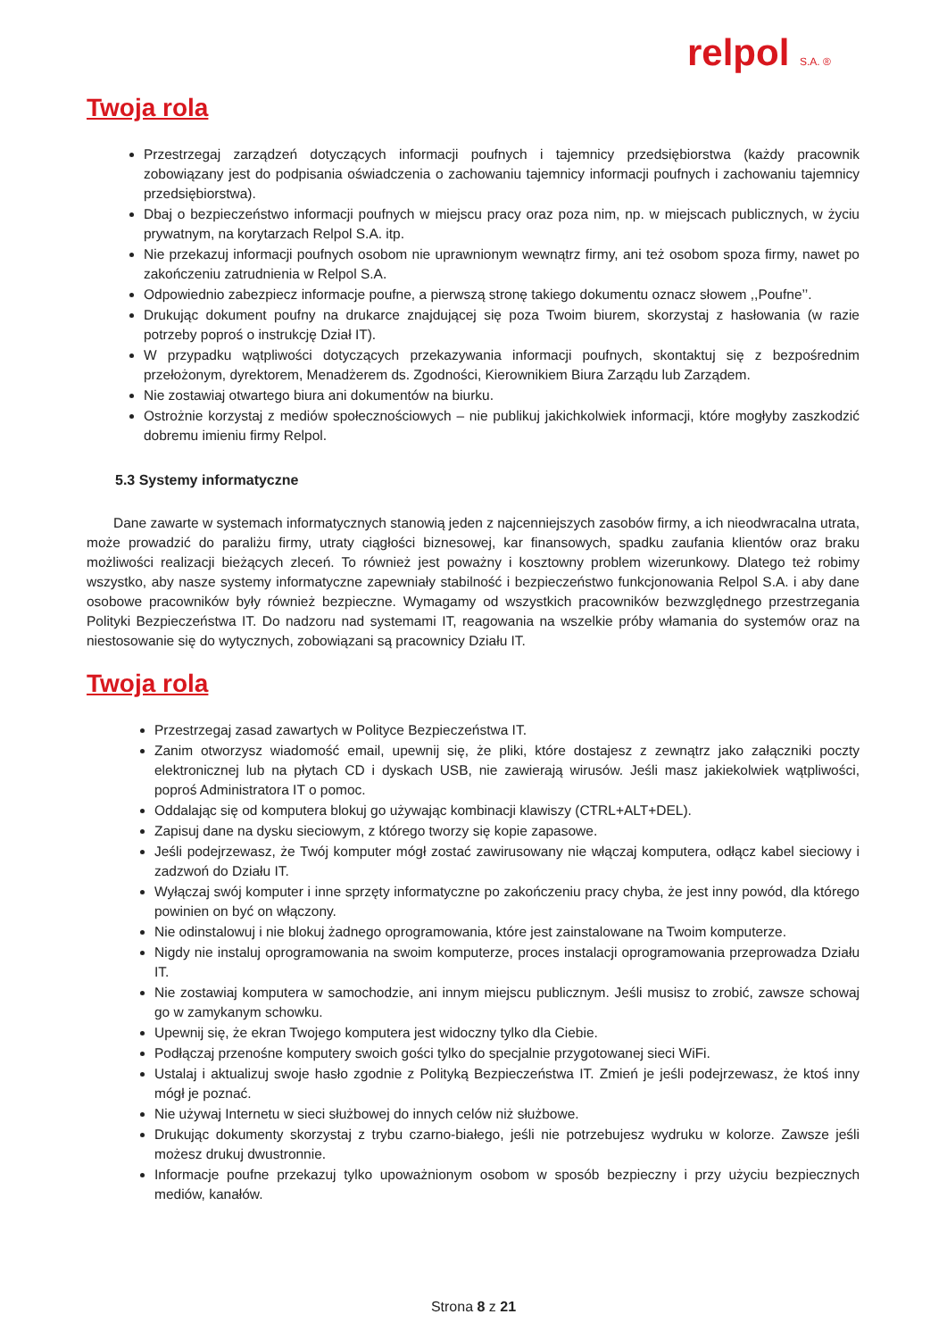relpol S.A. ®
Twoja rola
Przestrzegaj zarządzeń dotyczących informacji poufnych i tajemnicy przedsiębiorstwa (każdy pracownik zobowiązany jest do podpisania oświadczenia o zachowaniu tajemnicy informacji poufnych i zachowaniu tajemnicy przedsiębiorstwa).
Dbaj o bezpieczeństwo informacji poufnych w miejscu pracy oraz poza nim, np. w miejscach publicznych, w życiu prywatnym, na korytarzach Relpol S.A. itp.
Nie przekazuj informacji poufnych osobom nie uprawnionym wewnątrz firmy, ani też osobom spoza firmy, nawet po zakończeniu zatrudnienia w Relpol S.A.
Odpowiednio zabezpiecz informacje poufne, a pierwszą stronę takiego dokumentu oznacz słowem ,,Poufne’’.
Drukując dokument poufny na drukarce znajdującej się poza Twoim biurem, skorzystaj z hasłowania (w razie potrzeby poproś o instrukcję Dział IT).
W przypadku wątpliwości dotyczących przekazywania informacji poufnych, skontaktuj się z bezpośrednim przełożonym, dyrektorem, Menadżerem ds. Zgodności, Kierownikiem Biura Zarządu lub Zarządem.
Nie zostawiaj otwartego biura ani dokumentów na biurku.
Ostrożnie korzystaj z mediów społecznościowych – nie publikuj jakichkolwiek informacji, które mogłyby zaszkodzić dobremu imieniu firmy Relpol.
5.3 Systemy informatyczne
Dane zawarte w systemach informatycznych stanowią jeden z najcenniejszych zasobów firmy, a ich nieodwracalna utrata, może prowadzić do paraliżu firmy, utraty ciągłości biznesowej, kar finansowych, spadku zaufania klientów oraz braku możliwości realizacji bieżących zleceń. To również jest poważny i kosztowny problem wizerunkowy. Dlatego też robimy wszystko, aby nasze systemy informatyczne zapewniały stabilność i bezpieczeństwo funkcjonowania Relpol S.A. i aby dane osobowe pracowników były również bezpieczne. Wymagamy od wszystkich pracowników bezwzględnego przestrzegania Polityki Bezpieczeństwa IT. Do nadzoru nad systemami IT, reagowania na wszelkie próby włamania do systemów oraz na niestosowanie się do wytycznych, zobowiązani są pracownicy Działu IT.
Twoja rola
Przestrzegaj zasad zawartych w Polityce Bezpieczeństwa IT.
Zanim otworzysz wiadomość email, upewnij się, że pliki, które dostajesz z zewnątrz jako załączniki poczty elektronicznej lub na płytach CD i dyskach USB, nie zawierają wirusów. Jeśli masz jakiekolwiek wątpliwości, poproś Administratora IT o pomoc.
Oddalając się od komputera blokuj go używając kombinacji klawiszy (CTRL+ALT+DEL).
Zapisuj dane na dysku sieciowym, z którego tworzy się kopie zapasowe.
Jeśli podejrzewasz, że Twój komputer mógł zostać zawirusowany nie włączaj komputera, odłącz kabel sieciowy i zadzwoń do Działu IT.
Wyłączaj swój komputer i inne sprzęty informatyczne po zakończeniu pracy chyba, że jest inny powód, dla którego powinien on być on włączony.
Nie odinstalowuj i nie blokuj żadnego oprogramowania, które jest zainstalowane na Twoim komputerze.
Nigdy nie instaluj oprogramowania na swoim komputerze, proces instalacji oprogramowania przeprowadza Działu IT.
Nie zostawiaj komputera w samochodzie, ani innym miejscu publicznym. Jeśli musisz to zrobić, zawsze schowaj go w zamykanym schowku.
Upewnij się, że ekran Twojego komputera jest widoczny tylko dla Ciebie.
Podłączaj przenośne komputery swoich gości tylko do specjalnie przygotowanej sieci WiFi.
Ustalaj i aktualizuj swoje hasło zgodnie z Polityką Bezpieczeństwa IT. Zmień je jeśli podejrzewasz, że ktoś inny mógł je poznać.
Nie używaj Internetu w sieci służbowej do innych celów niż służbowe.
Drukując dokumenty skorzystaj z trybu czarno-białego, jeśli nie potrzebujesz wydruku w kolorze. Zawsze jeśli możesz drukuj dwustronnie.
Informacje poufne przekazuj tylko upoważnionym osobom w sposób bezpieczny i przy użyciu bezpiecznych mediów, kanałów.
Strona 8 z 21